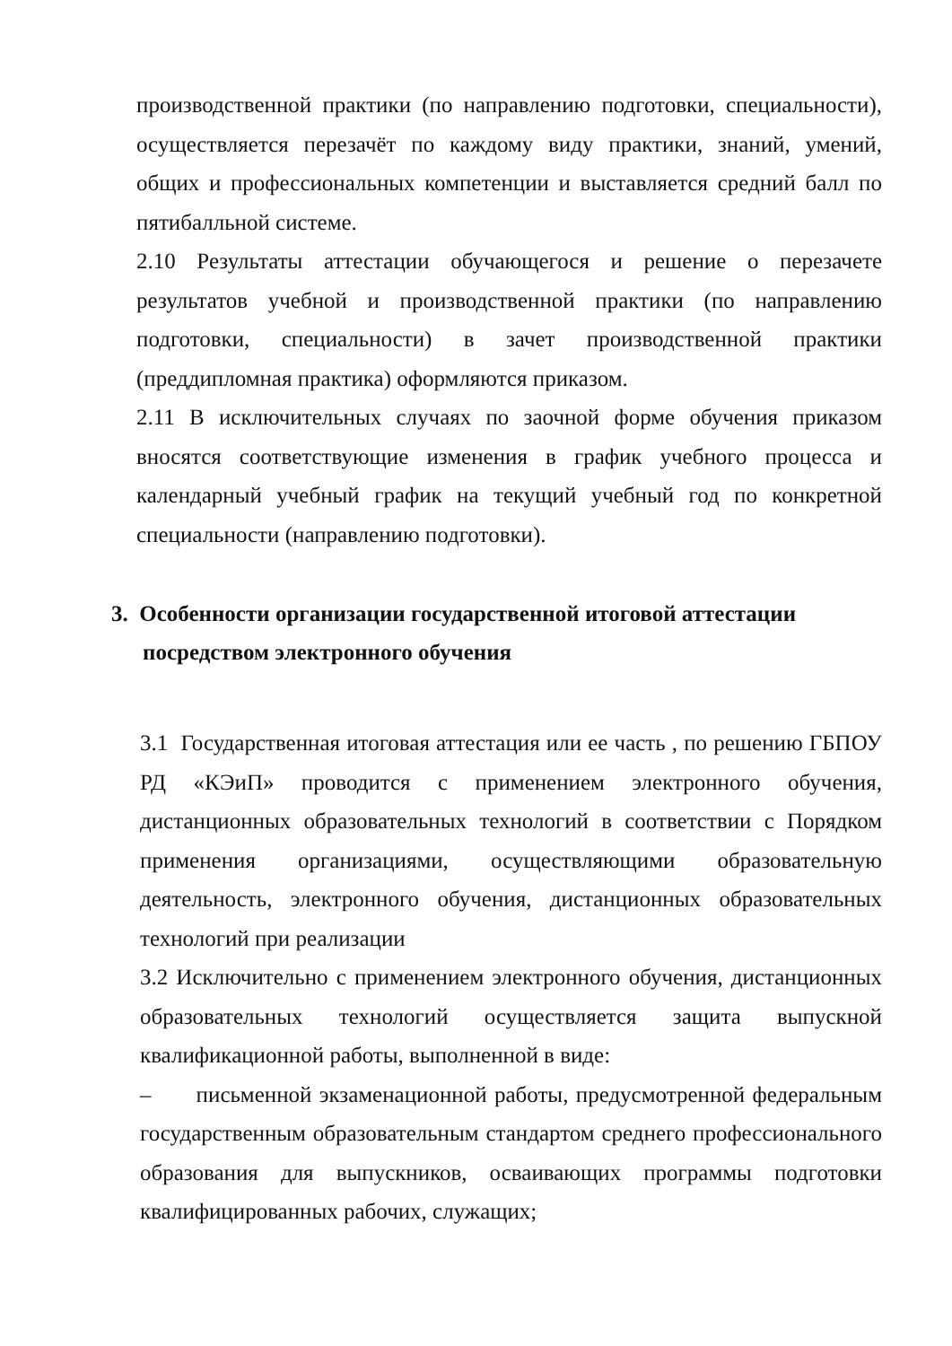производственной практики (по направлению подготовки, специальности), осуществляется перезачёт по каждому виду практики, знаний, умений, общих и профессиональных компетенции и выставляется средний балл по пятибалльной системе.
2.10 Результаты аттестации обучающегося и решение о перезачете результатов учебной и производственной практики (по направлению подготовки, специальности) в зачет производственной практики (преддипломная практика) оформляются приказом.
2.11 В исключительных случаях по заочной форме обучения приказом вносятся соответствующие изменения в график учебного процесса и календарный учебный график на текущий учебный год по конкретной специальности (направлению подготовки).
3. Особенности организации государственной итоговой аттестации
посредством электронного обучения
3.1 Государственная итоговая аттестация или ее часть , по решению ГБПОУ РД «КЭиП» проводится с применением электронного обучения, дистанционных образовательных технологий в соответствии с Порядком применения организациями, осуществляющими образовательную деятельность, электронного обучения, дистанционных образовательных технологий при реализации
3.2 Исключительно с применением электронного обучения, дистанционных образовательных технологий осуществляется защита выпускной квалификационной работы, выполненной в виде:
– письменной экзаменационной работы, предусмотренной федеральным государственным образовательным стандартом среднего профессионального образования для выпускников, осваивающих программы подготовки квалифицированных рабочих, служащих;